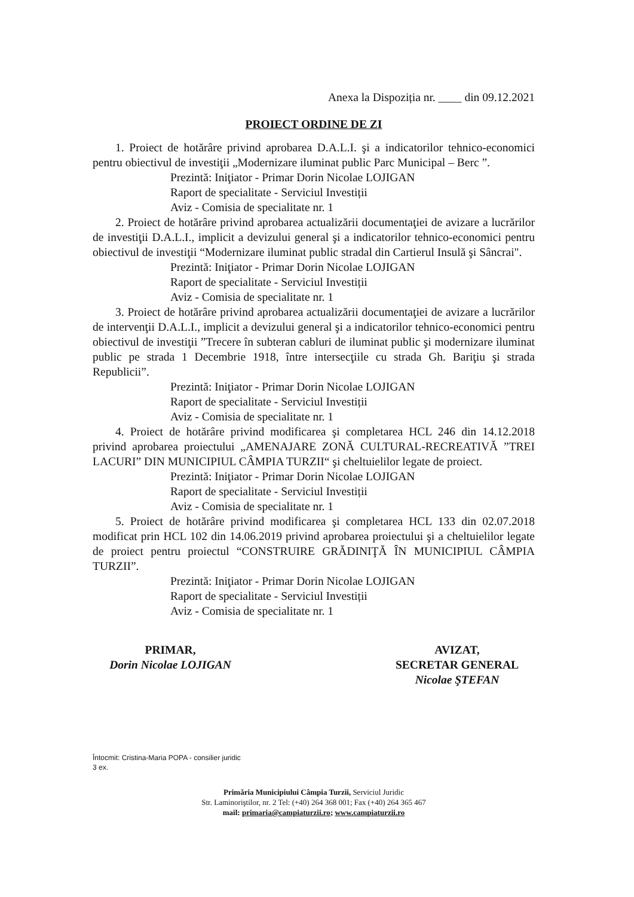Anexa la Dispoziția nr. ____ din 09.12.2021
PROIECT ORDINE DE ZI
1. Proiect de hotărâre privind aprobarea D.A.L.I. şi a indicatorilor tehnico-economici pentru obiectivul de investiţii „Modernizare iluminat public Parc Municipal – Berc ”.
Prezintă: Iniţiator - Primar Dorin Nicolae LOJIGAN
Raport de specialitate - Serviciul Investiții
Aviz - Comisia de specialitate nr. 1
2. Proiect de hotărâre privind aprobarea actualizării documentaţiei de avizare a lucrărilor de investiţii D.A.L.I., implicit a devizului general şi a indicatorilor tehnico-economici pentru obiectivul de investiţii “Modernizare iluminat public stradal din Cartierul Insulă şi Sâncrai".
Prezintă: Iniţiator - Primar Dorin Nicolae LOJIGAN
Raport de specialitate - Serviciul Investiții
Aviz - Comisia de specialitate nr. 1
3. Proiect de hotărâre privind aprobarea actualizării documentaţiei de avizare a lucrărilor de intervenţii D.A.L.I., implicit a devizului general şi a indicatorilor tehnico-economici pentru obiectivul de investiţii ”Trecere în subteran cabluri de iluminat public şi modernizare iluminat public pe strada 1 Decembrie 1918, între intersecţiile cu strada Gh. Bariţiu şi strada Republicii”.
Prezintă: Iniţiator - Primar Dorin Nicolae LOJIGAN
Raport de specialitate - Serviciul Investiții
Aviz - Comisia de specialitate nr. 1
4. Proiect de hotărâre privind modificarea şi completarea HCL 246 din 14.12.2018 privind aprobarea proiectului „AMENAJARE ZONĂ CULTURAL-RECREATIVĂ ”TREI LACURI” DIN MUNICIPIUL CÂMPIA TURZII“ şi cheltuielilor legate de proiect.
Prezintă: Iniţiator - Primar Dorin Nicolae LOJIGAN
Raport de specialitate - Serviciul Investiții
Aviz - Comisia de specialitate nr. 1
5. Proiect de hotărâre privind modificarea şi completarea HCL 133 din 02.07.2018 modificat prin HCL 102 din 14.06.2019 privind aprobarea proiectului şi a cheltuielilor legate de proiect pentru proiectul “CONSTRUIRE GRĂDINIŢĂ ÎN MUNICIPIUL CÂMPIA TURZII”.
Prezintă: Iniţiator - Primar Dorin Nicolae LOJIGAN
Raport de specialitate - Serviciul Investiții
Aviz - Comisia de specialitate nr. 1
PRIMAR,
Dorin Nicolae LOJIGAN
AVIZAT,
SECRETAR GENERAL
Nicolae ŞTEFAN
Întocmit: Cristina-Maria POPA - consilier juridic
3 ex.
Primăria Municipiului Câmpia Turzii, Serviciul Juridic
Str. Laminoriştilor, nr. 2 Tel: (+40) 264 368 001; Fax (+40) 264 365 467
mail: primaria@campiaturzii.ro; www.campiaturzii.ro